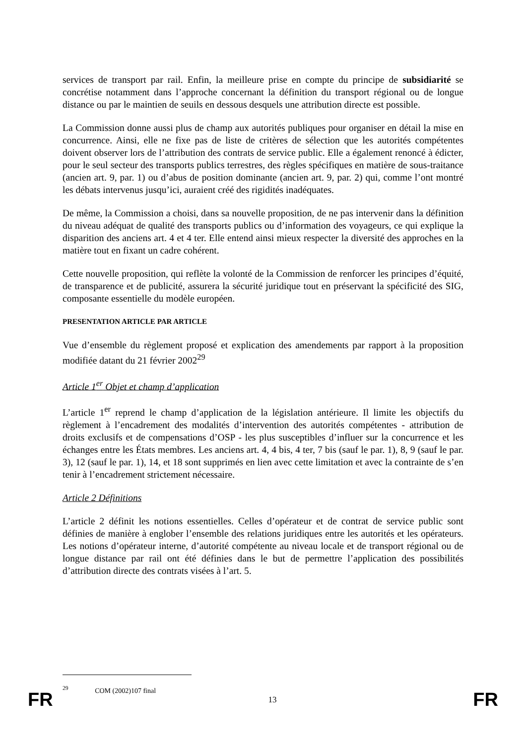services de transport par rail. Enfin, la meilleure prise en compte du principe de subsidiarité se concrétise notamment dans l’approche concernant la définition du transport régional ou de longue distance ou par le maintien de seuils en dessous desquels une attribution directe est possible.
La Commission donne aussi plus de champ aux autorités publiques pour organiser en détail la mise en concurrence. Ainsi, elle ne fixe pas de liste de critères de sélection que les autorités compétentes doivent observer lors de l’attribution des contrats de service public. Elle a également renoncé à édicter, pour le seul secteur des transports publics terrestres, des règles spécifiques en matière de sous-traitance (ancien art. 9, par. 1) ou d’abus de position dominante (ancien art. 9, par. 2) qui, comme l’ont montré les débats intervenus jusqu’ici, auraient créé des rigidités inadéquates.
De même, la Commission a choisi, dans sa nouvelle proposition, de ne pas intervenir dans la définition du niveau adéquat de qualité des transports publics ou d’information des voyageurs, ce qui explique la disparition des anciens art. 4 et 4 ter. Elle entend ainsi mieux respecter la diversité des approches en la matière tout en fixant un cadre cohérent.
Cette nouvelle proposition, qui reflète la volonté de la Commission de renforcer les principes d’équité, de transparence et de publicité, assurera la sécurité juridique tout en préservant la spécificité des SIG, composante essentielle du modèle européen.
PRESENTATION ARTICLE PAR ARTICLE
Vue d’ensemble du règlement proposé et explication des amendements par rapport à la proposition modifiée datant du 21 février 2002<sup>29</sup>
Article 1<sup>er</sup> Objet et champ d’application
L’article 1<sup>er</sup> reprend le champ d’application de la législation antérieure. Il limite les objectifs du règlement à l’encadrement des modalités d’intervention des autorités compétentes - attribution de droits exclusifs et de compensations d’OSP - les plus susceptibles d’influer sur la concurrence et les échanges entre les États membres. Les anciens art. 4, 4 bis, 4 ter, 7 bis (sauf le par. 1), 8, 9 (sauf le par. 3), 12 (sauf le par. 1), 14, et 18 sont supprimés en lien avec cette limitation et avec la contrainte de s’en tenir à l’encadrement strictement nécessaire.
Article 2 Définitions
L’article 2 définit les notions essentielles. Celles d’opérateur et de contrat de service public sont définies de manière à englober l’ensemble des relations juridiques entre les autorités et les opérateurs. Les notions d’opérateur interne, d’autorité compétente au niveau locale et de transport régional ou de longue distance par rail ont été définies dans le but de permettre l’application des possibilités d’attribution directe des contrats visées à l’art. 5.
<sup>29</sup> COM (2002)107 final
FR 13 FR